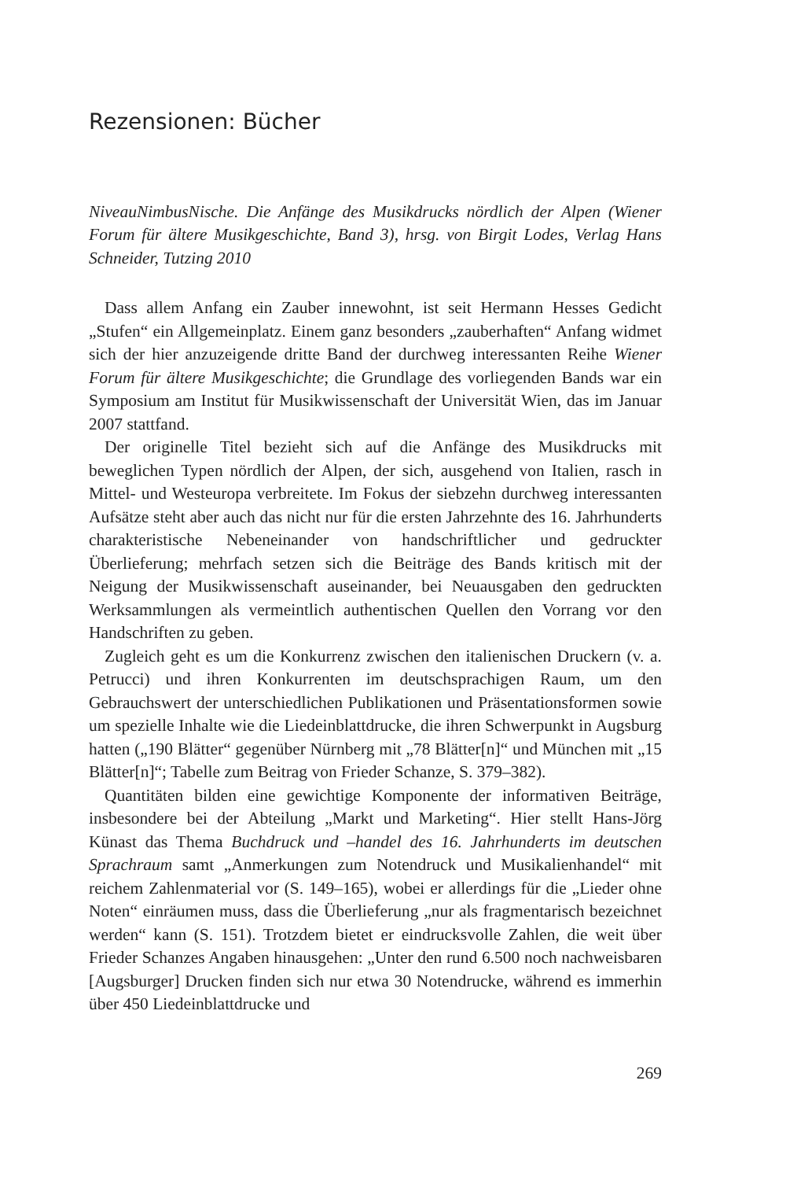Rezensionen: Bücher
NiveauNimbusNische. Die Anfänge des Musikdrucks nördlich der Alpen (Wiener Forum für ältere Musikgeschichte, Band 3), hrsg. von Birgit Lodes, Verlag Hans Schneider, Tutzing 2010
Dass allem Anfang ein Zauber innewohnt, ist seit Hermann Hesses Gedicht „Stufen“ ein Allgemeinplatz. Einem ganz besonders „zauberhaften“ Anfang widmet sich der hier anzuzeigende dritte Band der durchweg interessanten Reihe Wiener Forum für ältere Musikgeschichte; die Grundlage des vorliegenden Bands war ein Symposium am Institut für Musikwissenschaft der Universität Wien, das im Januar 2007 stattfand.
Der originelle Titel bezieht sich auf die Anfänge des Musikdrucks mit beweglichen Typen nördlich der Alpen, der sich, ausgehend von Italien, rasch in Mittel- und Westeuropa verbreitete. Im Fokus der siebzehn durchweg interessanten Aufsätze steht aber auch das nicht nur für die ersten Jahrzehnte des 16. Jahrhunderts charakteristische Nebeneinander von handschriftlicher und gedruckter Überlieferung; mehrfach setzen sich die Beiträge des Bands kritisch mit der Neigung der Musikwissenschaft auseinander, bei Neuausgaben den gedruckten Werksammlungen als vermeintlich authentischen Quellen den Vorrang vor den Handschriften zu geben.
Zugleich geht es um die Konkurrenz zwischen den italienischen Druckern (v. a. Petrucci) und ihren Konkurrenten im deutschsprachigen Raum, um den Gebrauchswert der unterschiedlichen Publikationen und Präsentationsformen sowie um spezielle Inhalte wie die Liedeinblattdrucke, die ihren Schwerpunkt in Augsburg hatten („190 Blätter“ gegenüber Nürnberg mit „78 Blätter[n]“ und München mit „15 Blätter[n]“; Tabelle zum Beitrag von Frieder Schanze, S. 379–382).
Quantitäten bilden eine gewichtige Komponente der informativen Beiträge, insbesondere bei der Abteilung „Markt und Marketing“. Hier stellt Hans-Jörg Künast das Thema Buchdruck und –handel des 16. Jahrhunderts im deutschen Sprachraum samt „Anmerkungen zum Notendruck und Musikalienhandel“ mit reichem Zahlenmaterial vor (S. 149–165), wobei er allerdings für die „Lieder ohne Noten“ einräumen muss, dass die Überlieferung „nur als fragmentarisch bezeichnet werden“ kann (S. 151). Trotzdem bietet er eindrucksvolle Zahlen, die weit über Frieder Schanzes Angaben hinausgehen: „Unter den rund 6.500 noch nachweisbaren [Augsburger] Drucken finden sich nur etwa 30 Notendrucke, während es immerhin über 450 Liedeinblattdrucke und
269